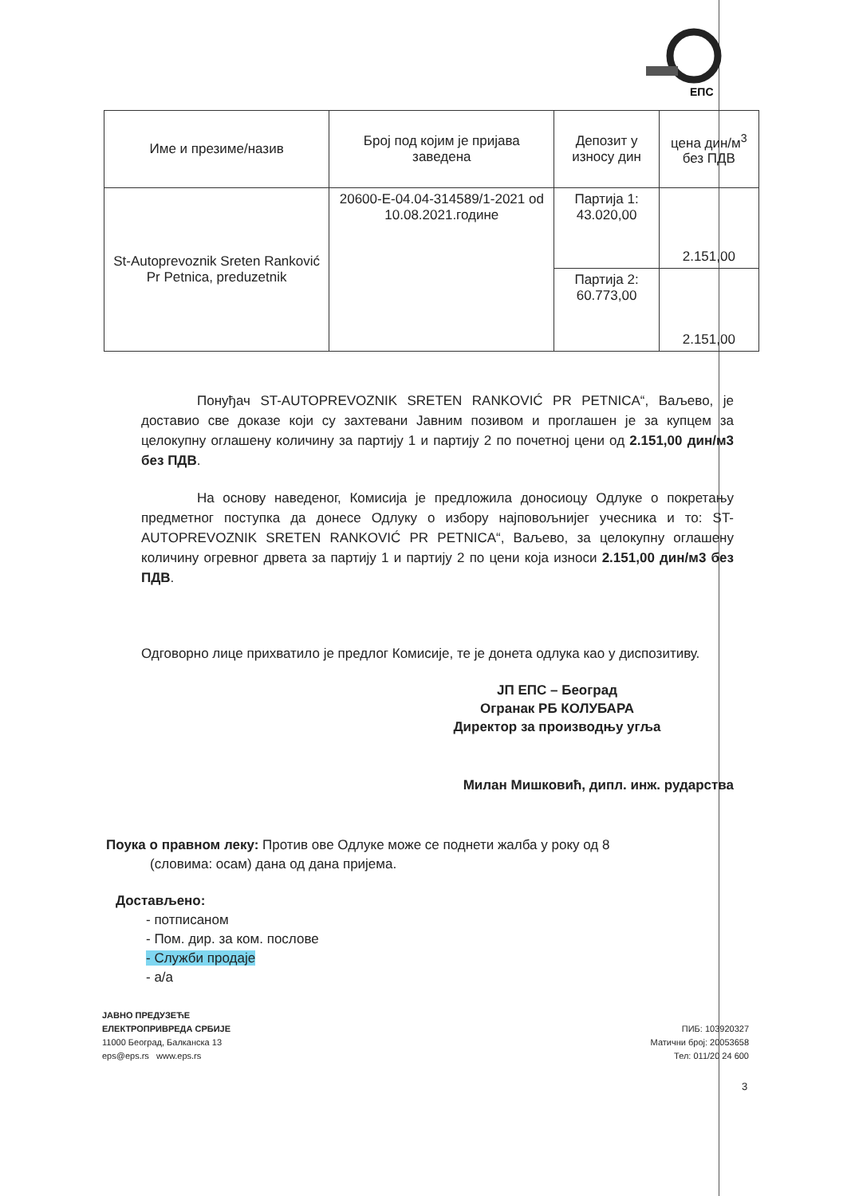ЕПС
| Име и презиме/назив | Број под којим је пријава заведена | Депозит у износу дин | цена дин/м<sup>3</sup> без ПДВ |
| --- | --- | --- | --- |
| St-Autoprevoznik Sreten Ranković Pr Petnica, preduzetnik | 20600-E-04.04-314589/1-2021 od 10.08.2021.године | Партија 1: 43.020,00 | 2.151,00 |
| | | Партија 2: 60.773,00 | 2.151,00 |
Понуђач ST-AUTOPREVOZNIK SRETEN RANKOVIĆ PR PETNICA“, Ваљево, је доставио све доказе који су захтевани Јавним позивом и проглашен је за купцем за целокупну оглашену количину за партију 1 и партију 2 по почетној цени од 2.151,00 дин/м3 без ПДВ.
На основу наведеног, Комисија је предложила доносиоцу Одлуке о покретању предметног поступка да донесе Одлуку о избору најповољнијег учесника и то: ST-AUTOPREVOZNIK SRETEN RANKOVIĆ PR PETNICA“, Ваљево, за целокупну оглашену количину огревног дрвета за партију 1 и партију 2 по цени која износи 2.151,00 дин/м3 без ПДВ.
Одговорно лице прихватило је предлог Комисије, те је донета одлука као у диспозитиву.
ЈП ЕПС – Београд
Огранак РБ КОЛУБАРА
Директор за производњу угља
Милан Мишковић, дипл. инж. рударства
Поука о правном леку: Против ове Одлуке може се поднети жалба у року од 8
(словима: осам) дана од дана пријема.
Достављено:
- потписаном
- Пом. дир. за ком. послове
- Служби продаје
- а/а
ЈАВНО ПРЕДУЗЕЋЕ
ЕЛЕКТРОПРИВРЕДА СРБИЈЕ
11000 Београд, Балканска 13
eps@eps.rs www.eps.rs
ПИБ: 103920327
Матични број: 20053658
Тел: 011/20 24 600
3